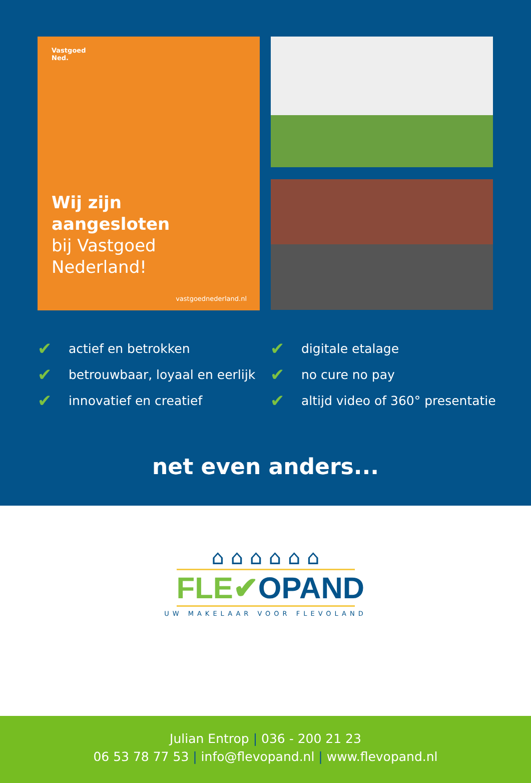Vastgoed
Ned.
Wij zijn
aangesloten
bij Vastgoed
Nederland!
vastgoednederland.nl
✔ actief en betrokken
✔ betrouwbaar, loyaal en eerlijk
✔ innovatief en creatief
✔ digitale etalage
✔ no cure no pay
✔ altijd video of 360° presentatie
net even anders...
⌂ ⌂ ⌂ ⌂ ⌂ ⌂
FLE✔OPAND
UW MAKELAAR VOOR FLEVOLAND
Julian Entrop | 036 - 200 21 23
06 53 78 77 53 | info@flevopand.nl | www.flevopand.nl